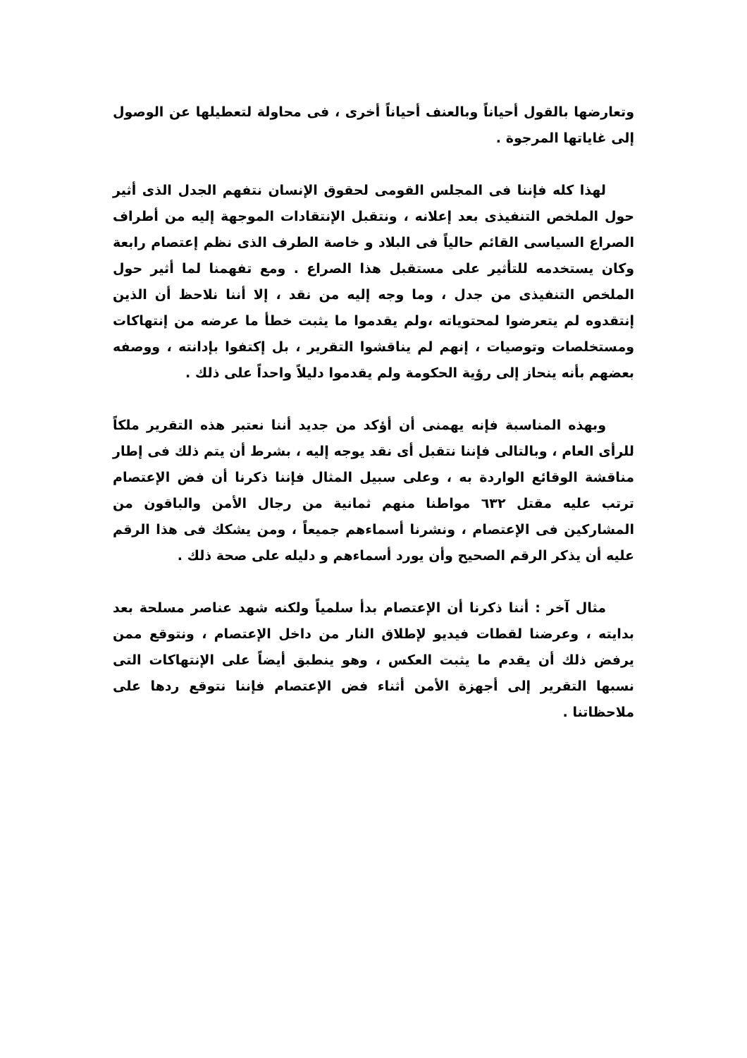وتعارضها بالقول أحياناً وبالعنف أحياناً أخرى ، فى محاولة لتعطيلها عن الوصول إلى غاياتها المرجوة .
لهذا كله فإننا فى المجلس القومى لحقوق الإنسان نتفهم الجدل الذى أثير حول الملخص التنفيذى بعد إعلانه ، ونتقبل الإنتقادات الموجهة إليه من أطراف الصراع السياسى القائم حالياً فى البلاد و خاصة الطرف الذى نظم إعتصام رابعة وكان يستخدمه للتأثير على مستقبل هذا الصراع . ومع تفهمنا لما أثير حول الملخص التنفيذى من جدل ، وما وجه إليه من نقد ، إلا أننا نلاحظ أن الذين إنتقدوه لم يتعرضوا لمحتوياته ،ولم يقدموا ما يثبت خطأ ما عرضه من إنتهاكات ومستخلصات وتوصيات ، إنهم لم يناقشوا التقرير ، بل إكتفوا بإدانته ، ووصفه بعضهم بأنه ينحاز إلى رؤية الحكومة ولم يقدموا دليلاً واحداً على ذلك .
وبهذه المناسبة فإنه يهمنى أن أؤكد من جديد أننا نعتبر هذه التقرير ملكاً للرأى العام ، وبالتالى فإننا نتقبل أى نقد يوجه إليه ، بشرط أن يتم ذلك فى إطار مناقشة الوقائع الواردة به ، وعلى سبيل المثال فإننا ذكرنا أن فض الإعتصام ترتب عليه مقتل ٦٣٢ مواطنا منهم ثمانية من رجال الأمن والباقون من المشاركين فى الإعتصام ، ونشرنا أسماءهم جميعاً ، ومن يشكك فى هذا الرقم عليه أن يذكر الرقم الصحيح وأن يورد أسماءهم و دليله على صحة ذلك .
مثال آخر : أننا ذكرنا أن الإعتصام بدأ سلمياً ولكنه شهد عناصر مسلحة بعد بدايته ، وعرضنا لقطات فيديو لإطلاق النار من داخل الإعتصام ، ونتوقع ممن يرفض ذلك أن يقدم ما يثبت العكس ، وهو ينطبق أيضاً على الإنتهاكات التى نسبها التقرير إلى أجهزة الأمن أثناء فض الإعتصام فإننا نتوقع ردها على ملاحظاتنا .